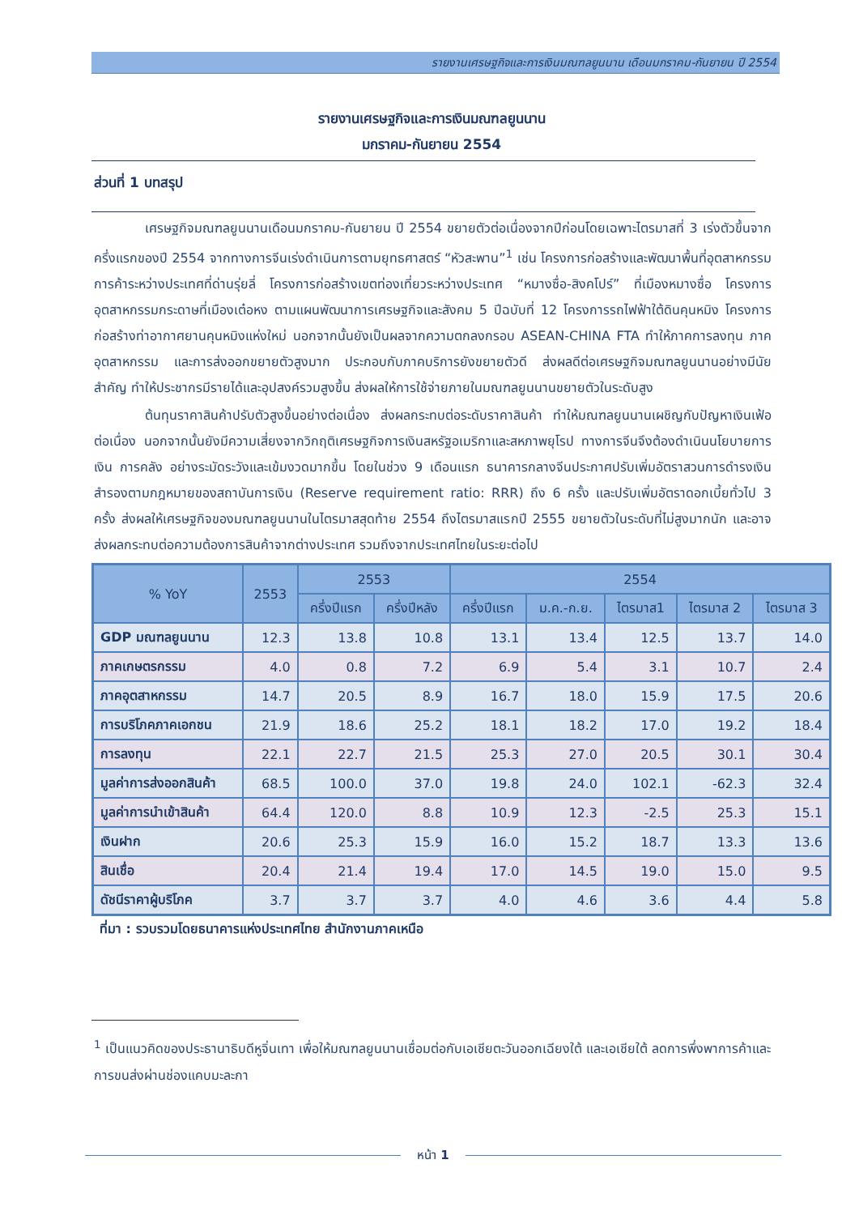รายงานเศรษฐกิจและการเงินมณฑลยูนนาน เดือนมกราคม-กันยายน ปี 2554
รายงานเศรษฐกิจและการเงินมณฑลยูนนาน
มกราคม-กันยายน 2554
ส่วนที่ 1 บทสรุป
เศรษฐกิจมณฑลยูนนานเดือนมกราคม-กันยายน ปี 2554 ขยายตัวต่อเนื่องจากปีก่อนโดยเฉพาะไตรมาสที่ 3 เร่งตัวขึ้นจากครึ่งแรกของปี 2554 จากทางการจีนเร่งดำเนินการตามยุทธศาสตร์ “หัวสะพาน”<sup>1</sup> เช่น โครงการก่อสร้างและพัฒนาพื้นที่อุตสาหกรรมการค้าระหว่างประเทศที่ด่านรุ่ยลี่ โครงการก่อสร้างเขตท่องเที่ยวระหว่างประเทศ “หมางซื่อ-สิงคโปร์” ที่เมืองหมางซื่อ โครงการอุตสาหกรรมกระดาษที่เมืองเต๋อหง ตามแผนพัฒนาการเศรษฐกิจและสังคม 5 ปีฉบับที่ 12 โครงการรถไฟฟ้าใต้ดินคุนหมิง โครงการก่อสร้างท่าอากาศยานคุนหมิงแห่งใหม่ นอกจากนั้นยังเป็นผลจากความตกลงกรอบ ASEAN-CHINA FTA ทำให้ภาคการลงทุน ภาคอุตสาหกรรม และการส่งออกขยายตัวสูงมาก ประกอบกับภาคบริการยังขยายตัวดี ส่งผลดีต่อเศรษฐกิจมณฑลยูนนานอย่างมีนัยสำคัญ ทำให้ประชากรมีรายได้และอุปสงค์รวมสูงขึ้น ส่งผลให้การใช้จ่ายภายในมณฑลยูนนานขยายตัวในระดับสูง
ต้นทุนราคาสินค้าปรับตัวสูงขึ้นอย่างต่อเนื่อง ส่งผลกระทบต่อระดับราคาสินค้า ทำให้มณฑลยูนนานเผชิญกับปัญหาเงินเฟ้อต่อเนื่อง นอกจากนั้นยังมีความเสี่ยงจากวิกฤติเศรษฐกิจการเงินสหรัฐอเมริกาและสหภาพยุโรป ทางการจีนจึงต้องดำเนินนโยบายการเงิน การคลัง อย่างระมัดระวังและเข้มงวดมากขึ้น โดยในช่วง 9 เดือนแรก ธนาคารกลางจีนประกาศปรับเพิ่มอัตราสวนการดำรงเงินสำรองตามกฎหมายของสถาบันการเงิน (Reserve requirement ratio: RRR) ถึง 6 ครั้ง และปรับเพิ่มอัตราดอกเบี้ยทั่วไป 3 ครั้ง ส่งผลให้เศรษฐกิจของมณฑลยูนนานในไตรมาสสุดท้าย 2554 ถึงไตรมาสแรกปี 2555 ขยายตัวในระดับที่ไม่สูงมากนัก และอาจส่งผลกระทบต่อความต้องการสินค้าจากต่างประเทศ รวมถึงจากประเทศไทยในระยะต่อไป
| % YoY | 2553 | 2553 | | 2554 | | | | |
| --- | --- | --- | --- | --- | --- | --- | --- | --- |
| | | ครึ่งปีแรก | ครึ่งปีหลัง | ครึ่งปีแรก | ม.ค.-ก.ย. | ไตรมาส1 | ไตรมาส 2 | ไตรมาส 3 |
| GDP มณฑลยูนนาน | 12.3 | 13.8 | 10.8 | 13.1 | 13.4 | 12.5 | 13.7 | 14.0 |
| ภาคเกษตรกรรม | 4.0 | 0.8 | 7.2 | 6.9 | 5.4 | 3.1 | 10.7 | 2.4 |
| ภาคอุตสาหกรรม | 14.7 | 20.5 | 8.9 | 16.7 | 18.0 | 15.9 | 17.5 | 20.6 |
| การบริโภคภาคเอกชน | 21.9 | 18.6 | 25.2 | 18.1 | 18.2 | 17.0 | 19.2 | 18.4 |
| การลงทุน | 22.1 | 22.7 | 21.5 | 25.3 | 27.0 | 20.5 | 30.1 | 30.4 |
| มูลค่าการส่งออกสินค้า | 68.5 | 100.0 | 37.0 | 19.8 | 24.0 | 102.1 | -62.3 | 32.4 |
| มูลค่าการนำเข้าสินค้า | 64.4 | 120.0 | 8.8 | 10.9 | 12.3 | -2.5 | 25.3 | 15.1 |
| เงินฝาก | 20.6 | 25.3 | 15.9 | 16.0 | 15.2 | 18.7 | 13.3 | 13.6 |
| สินเชื่อ | 20.4 | 21.4 | 19.4 | 17.0 | 14.5 | 19.0 | 15.0 | 9.5 |
| ดัชนีราคาผู้บริโภค | 3.7 | 3.7 | 3.7 | 4.0 | 4.6 | 3.6 | 4.4 | 5.8 |
ที่มา : รวบรวมโดยธนาคารแห่งประเทศไทย สำนักงานภาคเหนือ
<sup>1</sup> เป็นแนวคิดของประธานาธิบดีหูจิ่นเทา เพื่อให้มณฑลยูนนานเชื่อมต่อกับเอเชียตะวันออกเฉียงใต้ และเอเชียใต้ ลดการพึ่งพาการค้าและการขนส่งผ่านช่องแคบมะละกา
หน้า 1